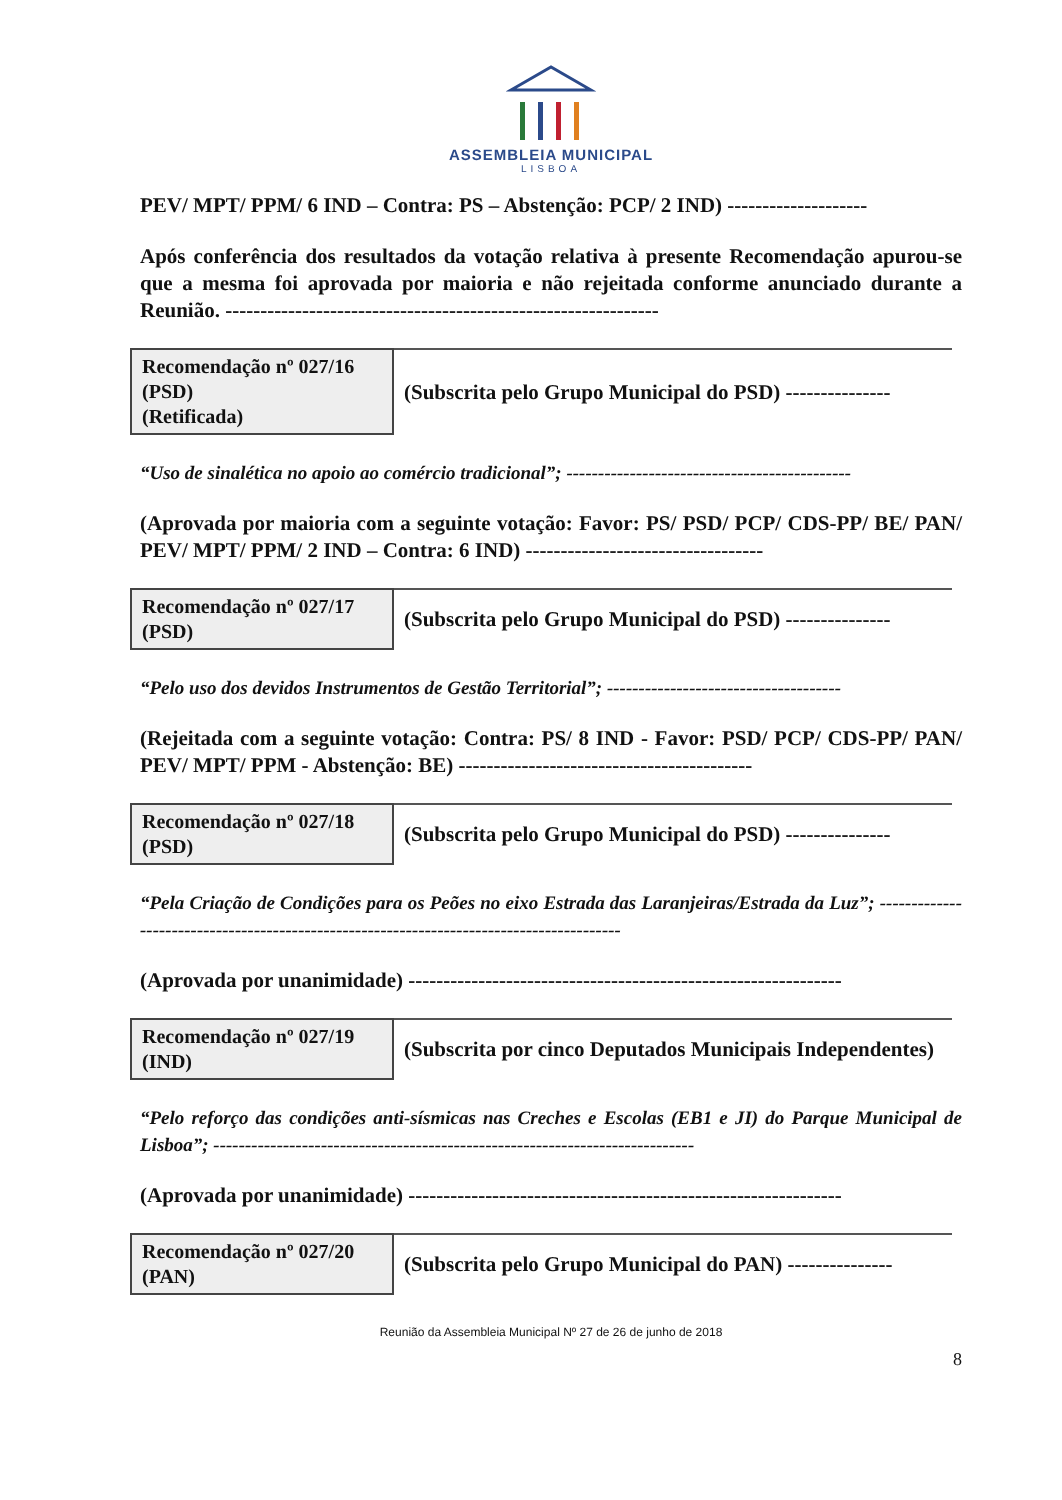ASSEMBLEIA MUNICIPAL
LISBOA
PEV/ MPT/ PPM/ 6 IND – Contra: PS – Abstenção: PCP/ 2 IND) --------------------
Após conferência dos resultados da votação relativa à presente Recomendação apurou-se que a mesma foi aprovada por maioria e não rejeitada conforme anunciado durante a Reunião. --------------------------------------------------------------
| Recomendação nº 027/16 (PSD) (Retificada) | (Subscrita pelo Grupo Municipal do PSD) --------------- |
“Uso de sinalética no apoio ao comércio tradicional”; ---------------------------------------------
(Aprovada por maioria com a seguinte votação: Favor: PS/ PSD/ PCP/ CDS-PP/ BE/ PAN/ PEV/ MPT/ PPM/ 2 IND – Contra: 6 IND) ----------------------------------
| Recomendação nº 027/17 (PSD) | (Subscrita pelo Grupo Municipal do PSD) --------------- |
“Pelo uso dos devidos Instrumentos de Gestão Territorial”; -------------------------------------
(Rejeitada com a seguinte votação: Contra: PS/ 8 IND - Favor: PSD/ PCP/ CDS-PP/ PAN/ PEV/ MPT/ PPM - Abstenção: BE) ------------------------------------------
| Recomendação nº 027/18 (PSD) | (Subscrita pelo Grupo Municipal do PSD) --------------- |
“Pela Criação de Condições para os Peões no eixo Estrada das Laranjeiras/Estrada da Luz”; -----------------------------------------------------------------------------------------
(Aprovada por unanimidade) --------------------------------------------------------------
| Recomendação nº 027/19 (IND) | (Subscrita por cinco Deputados Municipais Independentes) |
“Pelo reforço das condições anti-sísmicas nas Creches e Escolas (EB1 e JI) do Parque Municipal de Lisboa”; ----------------------------------------------------------------------------
(Aprovada por unanimidade) --------------------------------------------------------------
| Recomendação nº 027/20 (PAN) | (Subscrita pelo Grupo Municipal do PAN) --------------- |
Reunião da Assembleia Municipal Nº 27 de 26 de junho de 2018
8